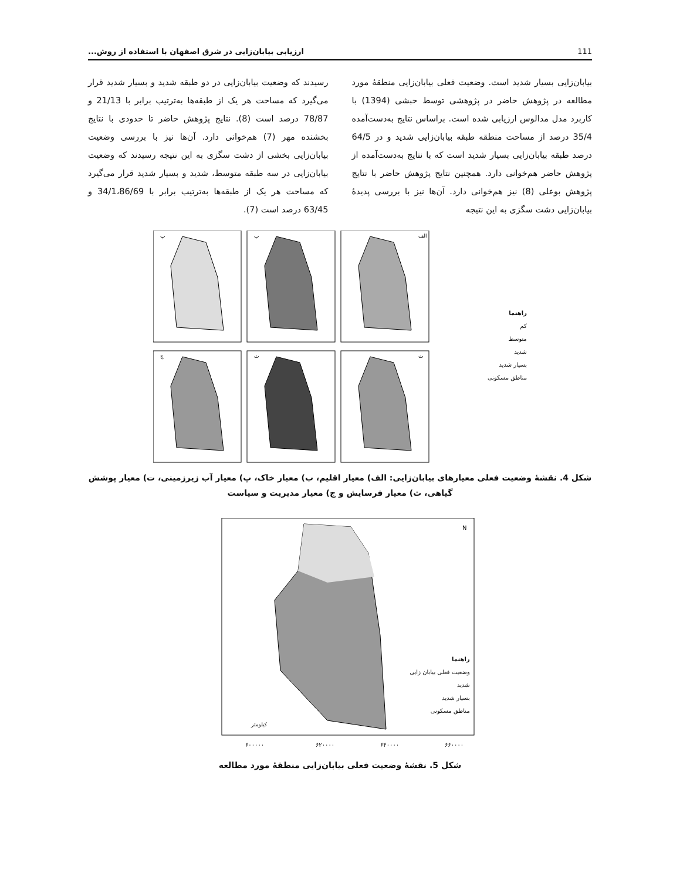ارزیابی بیابان‌زایی در شرق اصفهان با استفاده از روش... 111
بیابان‌زایی بسیار شدید است. وضعیت فعلی بیابان‌زایی منطقهٔ مورد مطالعه در پژوهش حاضر در پژوهشی توسط حبشی (1394) با کاربرد مدل مدالوس ارزیابی شده است. براساس نتایج به‌دست‌آمده 35/4 درصد از مساحت منطقه طبقه بیابان‌زایی شدید و در 64/5 درصد طبقه بیابان‌زایی بسیار شدید است که با نتایج به‌دست‌آمده از پژوهش حاضر هم‌خوانی دارد. همچنین نتایج پژوهش حاضر با نتایج پژوهش بوعلی (8) نیز هم‌خوانی دارد. آن‌ها نیز با بررسی پدیدهٔ بیابان‌زایی دشت سگزی به این نتیجه
رسیدند که وضعیت بیابان‌زایی در دو طبقه شدید و بسیار شدید قرار می‌گیرد که مساحت هر یک از طبقه‌ها به‌ترتیب برابر با 21/13 و 78/87 درصد است (8). نتایج پژوهش حاضر تا حدودی با نتایج بخشنده مهر (7) هم‌خوانی دارد. آن‌ها نیز با بررسی وضعیت بیابان‌زایی بخشی از دشت سگزی به این نتیجه رسیدند که وضعیت بیابان‌زایی در سه طبقه متوسط، شدید و بسیار شدید قرار می‌گیرد که مساحت هر یک از طبقه‌ها به‌ترتیب برابر با 34/1،86/69 و 63/45 درصد است (7).
پ
ب
الف
ج
ث
ت
راهنما
کم
متوسط
شدید
بسیار شدید
مناطق مسکونی
شکل 4. نقشهٔ وضعیت فعلی معیارهای بیابان‌زایی: الف) معیار اقلیم، ب) معیار خاک، پ) معیار آب زیرزمینی، ت) معیار پوشش گیاهی، ث) معیار فرسایش و ج) معیار مدیریت و سیاست
کیلومتر
۶۰۰۰۰۰
۶۲۰۰۰۰
۶۴۰۰۰۰
۶۶۰۰۰۰
N
راهنما
وضعیت فعلی بیابان زایی
شدید
بسیار شدید
مناطق مسکونی
شکل 5. نقشهٔ وضعیت فعلی بیابان‌زایی منطقهٔ مورد مطالعه